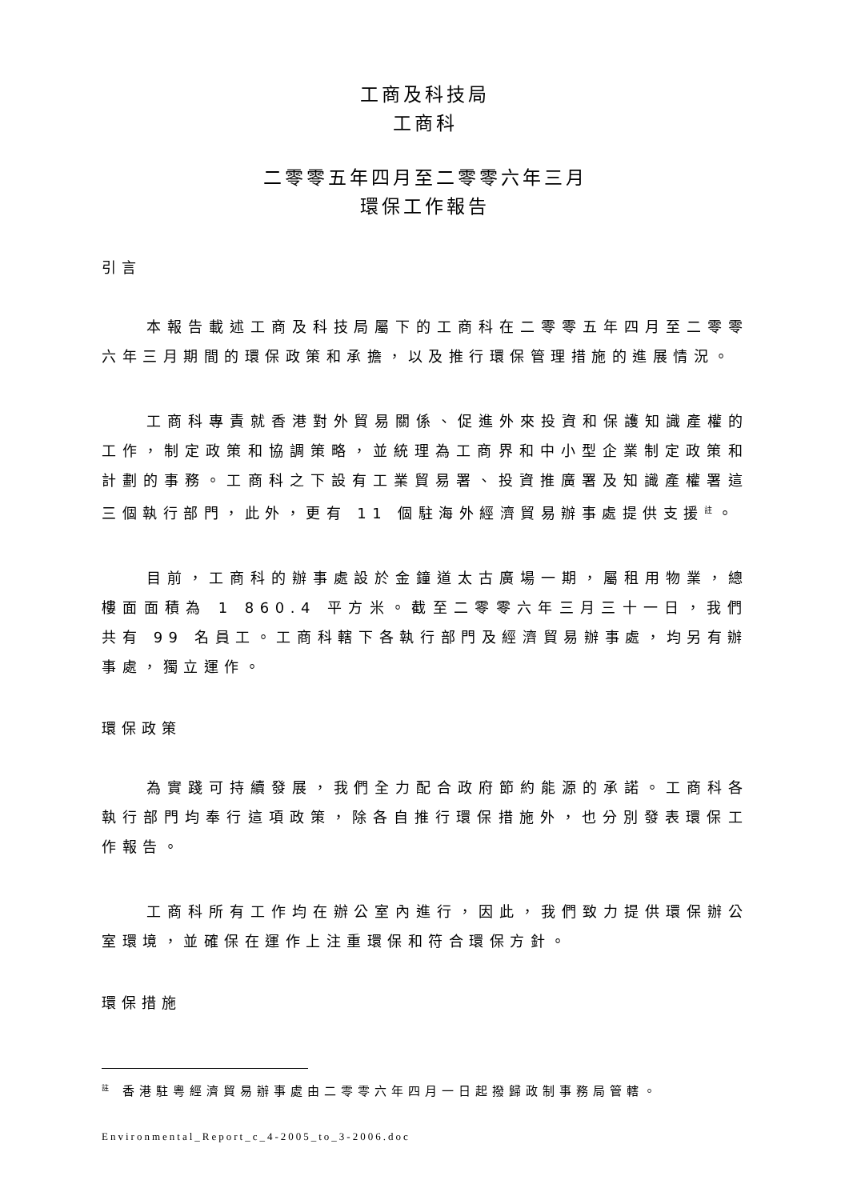工商及科技局
工商科
二零零五年四月至二零零六年三月
環保工作報告
引言
本報告載述工商及科技局屬下的工商科在二零零五年四月至二零零六年三月期間的環保政策和承擔，以及推行環保管理措施的進展情況。
工商科專責就香港對外貿易關係、促進外來投資和保護知識產權的工作，制定政策和協調策略，並統理為工商界和中小型企業制定政策和計劃的事務。工商科之下設有工業貿易署、投資推廣署及知識產權署這三個執行部門，此外，更有 11 個駐海外經濟貿易辦事處提供支援<sup>註</sup>。
目前，工商科的辦事處設於金鐘道太古廣場一期，屬租用物業，總樓面面積為 1 860.4 平方米。截至二零零六年三月三十一日，我們共有 99 名員工。工商科轄下各執行部門及經濟貿易辦事處，均另有辦事處，獨立運作。
環保政策
為實踐可持續發展，我們全力配合政府節約能源的承諾。工商科各執行部門均奉行這項政策，除各自推行環保措施外，也分別發表環保工作報告。
工商科所有工作均在辦公室內進行，因此，我們致力提供環保辦公室環境，並確保在運作上注重環保和符合環保方針。
環保措施
<sup>註</sup> 香港駐粵經濟貿易辦事處由二零零六年四月一日起撥歸政制事務局管轄。
Environmental_Report_c_4-2005_to_3-2006.doc